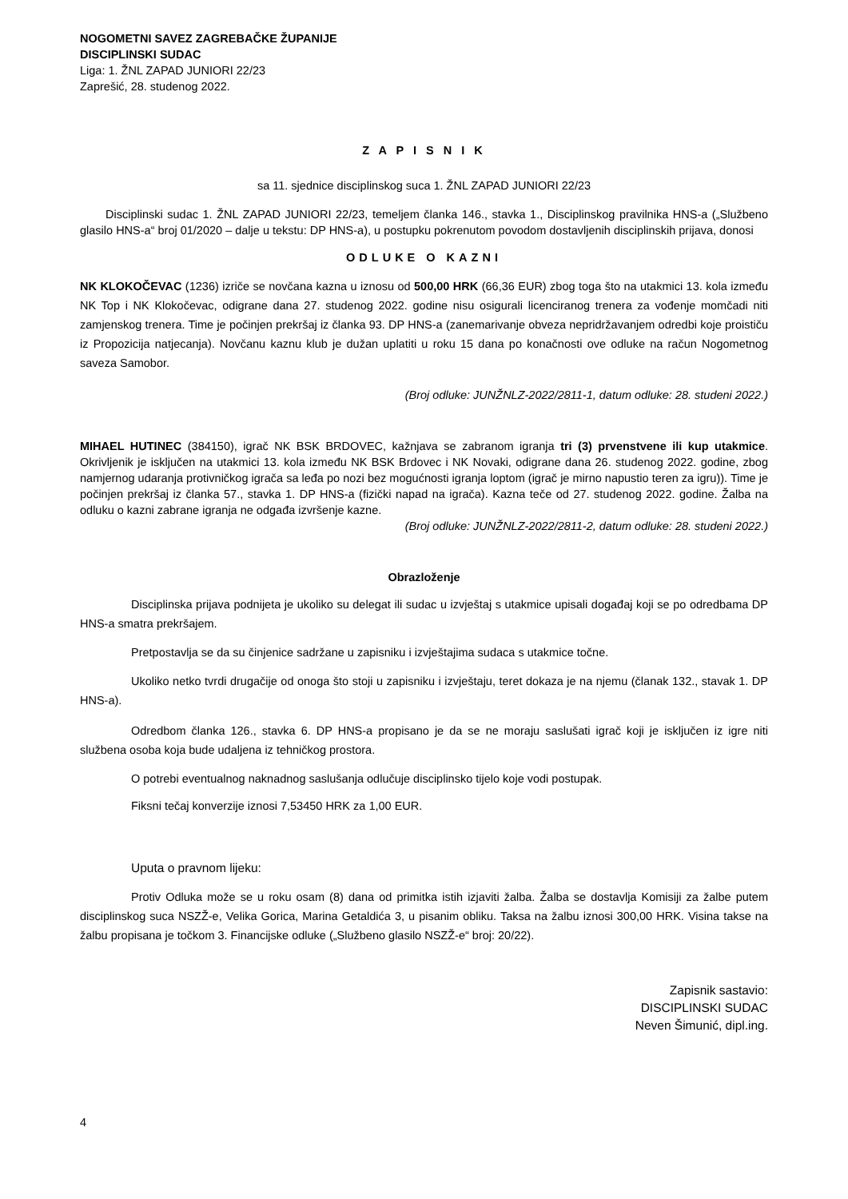NOGOMETNI SAVEZ ZAGREBAČKE ŽUPANIJE
DISCIPLINSKI SUDAC
Liga: 1. ŽNL ZAPAD JUNIORI 22/23
Zaprešić, 28. studenog 2022.
Z A P I S N I K
sa 11. sjednice disciplinskog suca 1. ŽNL ZAPAD JUNIORI 22/23
Disciplinski sudac 1. ŽNL ZAPAD JUNIORI 22/23, temeljem članka 146., stavka 1., Disciplinskog pravilnika HNS-a („Službeno glasilo HNS-a“ broj 01/2020 – dalje u tekstu: DP HNS-a), u postupku pokrenutom povodom dostavljenih disciplinskih prijava, donosi
ODLUKE O KAZNI
NK KLOKOČEVAC (1236) izriče se novčana kazna u iznosu od 500,00 HRK (66,36 EUR) zbog toga što na utakmici 13. kola između NK Top i NK Klokočevac, odigrane dana 27. studenog 2022. godine nisu osigurali licenciranog trenera za vođenje momčadi niti zamjenskog trenera. Time je počinjen prekršaj iz članka 93. DP HNS-a (zanemarivanje obveza nepridržavanjem odredbi koje proističu iz Propozicija natjecanja). Novčanu kaznu klub je dužan uplatiti u roku 15 dana po konačnosti ove odluke na račun Nogometnog saveza Samobor.
(Broj odluke: JUNŽNLZ-2022/2811-1, datum odluke: 28. studeni 2022.)
MIHAEL HUTINEC (384150), igrač NK BSK BRDOVEC, kažnjava se zabranom igranja tri (3) prvenstvene ili kup utakmice. Okrivljenik je isključen na utakmici 13. kola između NK BSK Brdovec i NK Novaki, odigrane dana 26. studenog 2022. godine, zbog namjernog udaranja protivničkog igrača sa leđa po nozi bez mogućnosti igranja loptom (igrač je mirno napustio teren za igru)). Time je počinjen prekršaj iz članka 57., stavka 1. DP HNS-a (fizički napad na igrača). Kazna teče od 27. studenog 2022. godine. Žalba na odluku o kazni zabrane igranja ne odgađa izvršenje kazne.
(Broj odluke: JUNŽNLZ-2022/2811-2, datum odluke: 28. studeni 2022.)
Obrazloženje
Disciplinska prijava podnijeta je ukoliko su delegat ili sudac u izvještaj s utakmice upisali događaj koji se po odredbama DP HNS-a smatra prekršajem.
Pretpostavlja se da su činjenice sadržane u zapisniku i izvještajima sudaca s utakmice točne.
Ukoliko netko tvrdi drugačije od onoga što stoji u zapisniku i izvještaju, teret dokaza je na njemu (članak 132., stavak 1. DP HNS-a).
Odredbom članka 126., stavka 6. DP HNS-a propisano je da se ne moraju saslušati igrač koji je isključen iz igre niti službena osoba koja bude udaljena iz tehničkog prostora.
O potrebi eventualnog naknadnog saslušanja odlučuje disciplinsko tijelo koje vodi postupak.
Fiksni tečaj konverzije iznosi 7,53450 HRK za 1,00 EUR.
Uputa o pravnom lijeku:
Protiv Odluka može se u roku osam (8) dana od primitka istih izjaviti žalba. Žalba se dostavlja Komisiji za žalbe putem disciplinskog suca NSZŽ-e, Velika Gorica, Marina Getaldića 3, u pisanim obliku. Taksa na žalbu iznosi 300,00 HRK. Visina takse na žalbu propisana je točkom 3. Financijske odluke („Službeno glasilo NSZŽ-e“ broj: 20/22).
Zapisnik sastavio:
DISCIPLINSKI SUDAC
Neven Šimunić, dipl.ing.
4